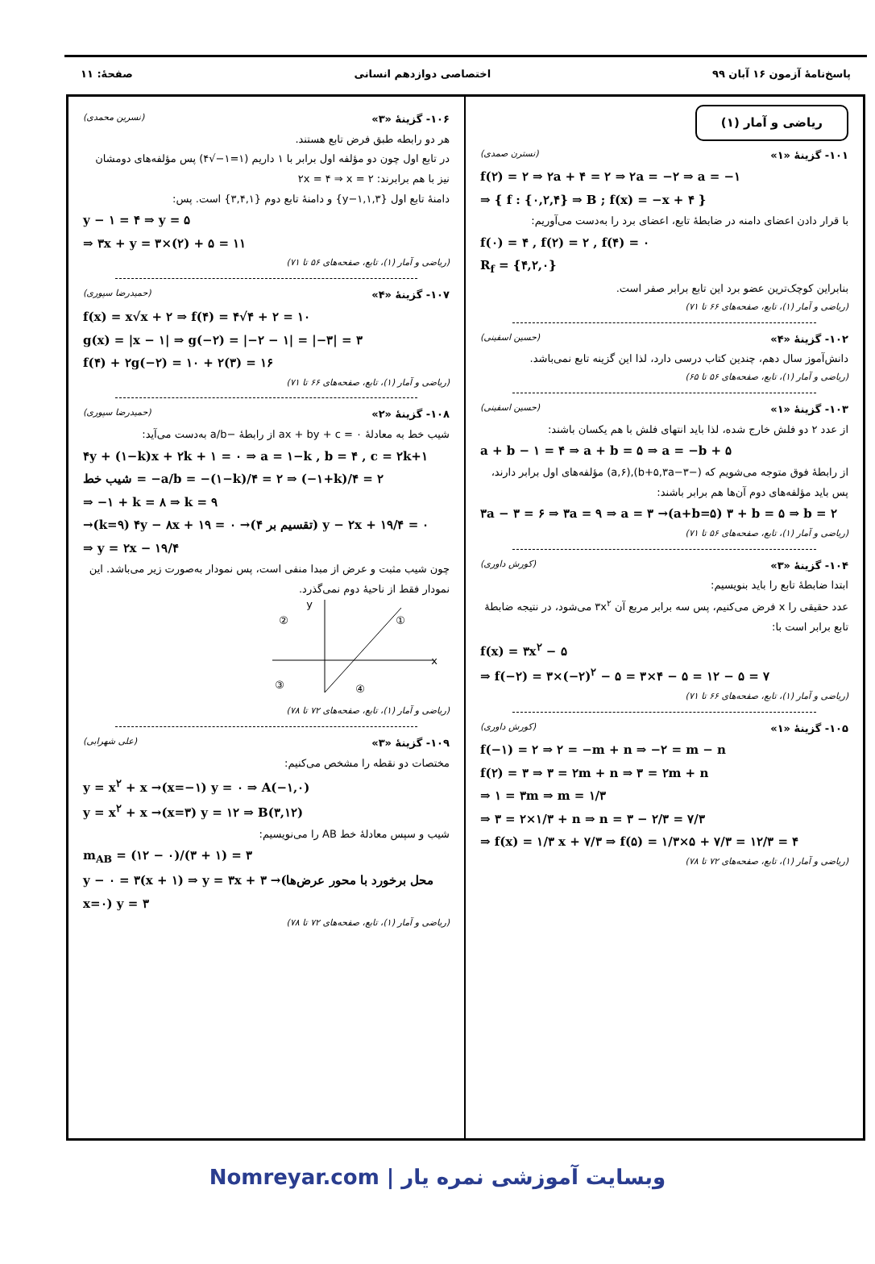پاسخ‌نامهٔ آزمون ۱۶ آبان ۹۹ اختصاصی دوازدهم انسانی صفحهٔ: ۱۱
ریاضی و آمار (۱)
۱۰۱- گزینهٔ «۱» (نسترن صمدی)
f(۲) = ۲ ⇒ ۲a + ۴ = ۲ ⇒ ۲a = −۲ ⇒ a = −۱
⇒ { f : {۰,۲,۴} ⇒ B ; f(x) = −x + ۴ }
با قرار دادن اعضای دامنه در ضابطهٔ تابع، اعضای برد را به‌دست می‌آوریم:
f(۰) = ۴ , f(۲) = ۲ , f(۴) = ۰
R<sub>f</sub> = {۴,۲,۰}
بنابراین کوچک‌ترین عضو برد این تابع برابر صفر است.
(ریاضی و آمار (۱)، تابع، صفحه‌های ۶۶ تا ۷۱)
۱۰۲- گزینهٔ «۴» (حسین اسفینی)
دانش‌آموز سال دهم، چندین کتاب درسی دارد، لذا این گزینه تابع نمی‌باشد.
(ریاضی و آمار (۱)، تابع، صفحه‌های ۵۶ تا ۶۵)
۱۰۳- گزینهٔ «۱» (حسین اسفینی)
از عدد ۲ دو فلش خارج شده، لذا باید انتهای فلش با هم یکسان باشند:
a + b − ۱ = ۴ ⇒ a + b = ۵ ⇒ a = −b + ۵
از رابطهٔ فوق متوجه می‌شویم که (−b+۵,۳a−۳),(a,۶) مؤلفه‌های اول برابر دارند، پس باید مؤلفه‌های دوم آن‌ها هم برابر باشند:
۳a − ۳ = ۶ ⇒ ۳a = ۹ ⇒ a = ۳ →(a+b=۵) ۳ + b = ۵ ⇒ b = ۲
(ریاضی و آمار (۱)، تابع، صفحه‌های ۵۶ تا ۷۱)
۱۰۴- گزینهٔ «۳» (کورش داوری)
ابتدا ضابطهٔ تابع را باید بنویسیم:
عدد حقیقی را x فرض می‌کنیم، پس سه برابر مربع آن ۳x<sup>۲</sup> می‌شود، در نتیجه ضابطهٔ تابع برابر است با:
f(x) = ۳x<sup>۲</sup> − ۵
⇒ f(−۲) = ۳×(−۲)<sup>۲</sup> − ۵ = ۳×۴ − ۵ = ۱۲ − ۵ = ۷
(ریاضی و آمار (۱)، تابع، صفحه‌های ۶۶ تا ۷۱)
۱۰۵- گزینهٔ «۱» (کورش داوری)
f(−۱) = ۲ ⇒ ۲ = −m + n ⇒ −۲ = m − n
f(۲) = ۳ ⇒ ۳ = ۲m + n ⇒ ۳ = ۲m + n
⇒ ۱ = ۳m ⇒ m = ۱/۳
⇒ ۳ = ۲×۱/۳ + n ⇒ n = ۳ − ۲/۳ = ۷/۳
⇒ f(x) = ۱/۳ x + ۷/۳ ⇒ f(۵) = ۱/۳×۵ + ۷/۳ = ۱۲/۳ = ۴
(ریاضی و آمار (۱)، تابع، صفحه‌های ۷۲ تا ۷۸)
۱۰۶- گزینهٔ «۳» (نسرین محمدی)
هر دو رابطه طبق فرض تابع هستند.
در تابع اول چون دو مؤلفه اول برابر با ۱ داریم (۱=۱−√۴) پس مؤلفه‌های دومشان نیز با هم برابرند: ۲x = ۴ ⇒ x = ۲
دامنهٔ تابع اول {۱,۳,y−۱} و دامنهٔ تابع دوم {۳,۴,۱} است. پس:
y − ۱ = ۴ ⇒ y = ۵
⇒ ۳x + y = ۳×(۲) + ۵ = ۱۱
(ریاضی و آمار (۱)، تابع، صفحه‌های ۵۶ تا ۷۱)
۱۰۷- گزینهٔ «۴» (حمیدرضا سپوری)
f(x) = x√x + ۲ ⇒ f(۴) = ۴√۴ + ۲ = ۱۰
g(x) = |x − ۱| ⇒ g(−۲) = |−۲ − ۱| = |−۳| = ۳
f(۴) + ۲g(−۲) = ۱۰ + ۲(۳) = ۱۶
(ریاضی و آمار (۱)، تابع، صفحه‌های ۶۶ تا ۷۱)
۱۰۸- گزینهٔ «۲» (حمیدرضا سپوری)
شیب خط به معادلهٔ ax + by + c = ۰ از رابطهٔ −a/b به‌دست می‌آید:
۴y + (۱−k)x + ۲k + ۱ = ۰ ⇒ a = ۱−k , b = ۴ , c = ۲k+۱
شیب خط = −a/b = −(۱−k)/۴ = ۲ ⇒ (−۱+k)/۴ = ۲
⇒ −۱ + k = ۸ ⇒ k = ۹
→(k=۹) ۴y − ۸x + ۱۹ = ۰ →(تقسیم بر ۴) y − ۲x + ۱۹/۴ = ۰
⇒ y = ۲x − ۱۹/۴
چون شیب مثبت و عرض از مبدا منفی است، پس نمودار به‌صورت زیر می‌باشد. این نمودار فقط از ناحیهٔ دوم نمی‌گذرد.
x
y
②
①
③
④
(ریاضی و آمار (۱)، تابع، صفحه‌های ۷۲ تا ۷۸)
۱۰۹- گزینهٔ «۳» (علی شهرابی)
مختصات دو نقطه را مشخص می‌کنیم:
y = x<sup>۲</sup> + x →(x=−۱) y = ۰ ⇒ A(−۱,۰)
y = x<sup>۲</sup> + x →(x=۳) y = ۱۲ ⇒ B(۳,۱۲)
شیب و سپس معادلهٔ خط AB را می‌نویسیم:
m<sub>AB</sub> = (۱۲ − ۰)/(۳ + ۱) = ۳
y − ۰ = ۳(x + ۱) ⇒ y = ۳x + ۳ →(محل برخورد با محور عرض‌ها x=۰) y = ۳
(ریاضی و آمار (۱)، تابع، صفحه‌های ۷۲ تا ۷۸)
Nomreyar.com | وبسایت آموزشی نمره یار